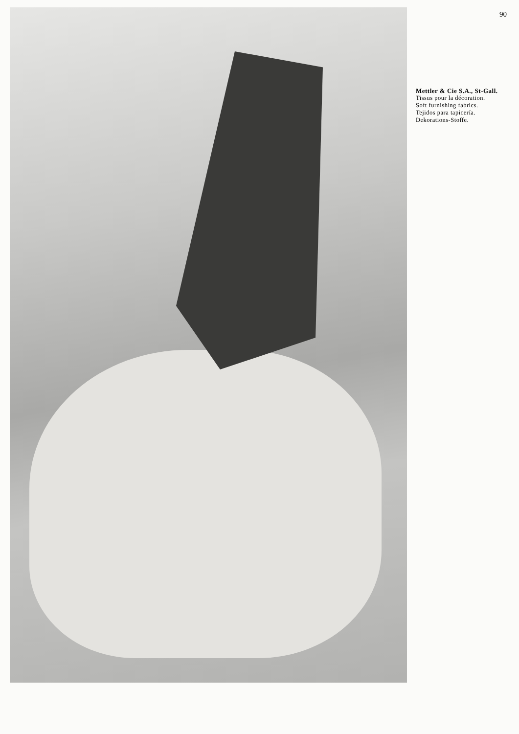90
Mettler & Cie S.A., St-Gall.
Tissus pour la décoration.
Soft furnishing fabrics.
Tejidos para tapicería.
Dekorations-Stoffe.